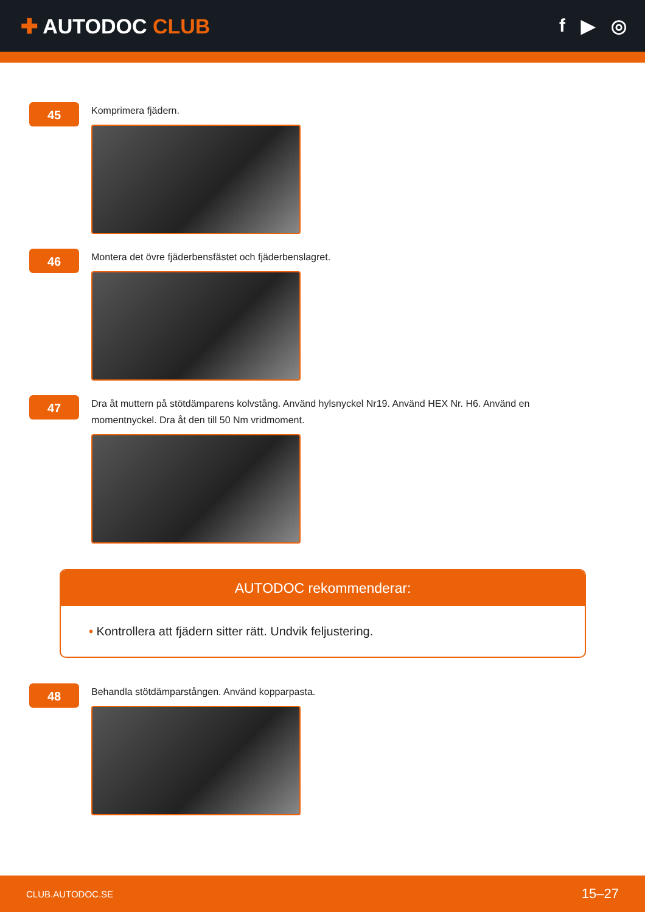✚ AUTODOC CLUB f ▶ ◎
45
Komprimera fjädern.
46
Montera det övre fjäderbensfästet och fjäderbenslagret.
47
Dra åt muttern på stötdämparens kolvstång. Använd hylsnyckel Nr19. Använd HEX Nr. H6. Använd en momentnyckel. Dra åt den till 50 Nm vridmoment.
AUTODOC rekommenderar:
• Kontrollera att fjädern sitter rätt. Undvik feljustering.
48
Behandla stötdämparstången. Använd kopparpasta.
CLUB.AUTODOC.SE 15–27